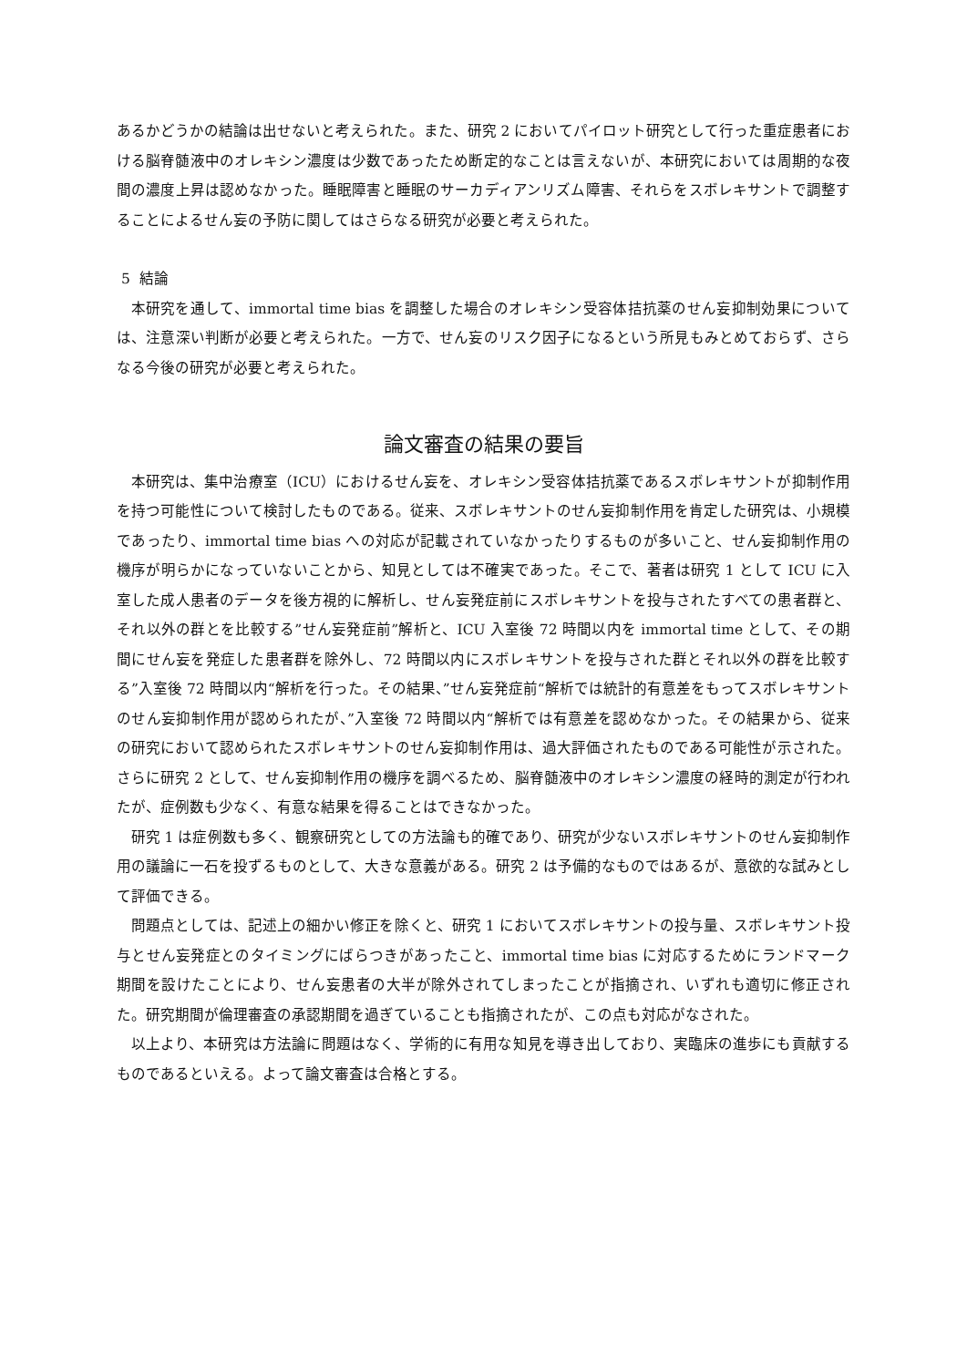あるかどうかの結論は出せないと考えられた。また、研究 2 においてパイロット研究として行った重症患者における脳脊髄液中のオレキシン濃度は少数であったため断定的なことは言えないが、本研究においては周期的な夜間の濃度上昇は認めなかった。睡眠障害と睡眠のサーカディアンリズム障害、それらをスボレキサントで調整することによるせん妄の予防に関してはさらなる研究が必要と考えられた。
5 結論
本研究を通して、immortal time bias を調整した場合のオレキシン受容体拮抗薬のせん妄抑制効果については、注意深い判断が必要と考えられた。一方で、せん妄のリスク因子になるという所見もみとめておらず、さらなる今後の研究が必要と考えられた。
論文審査の結果の要旨
本研究は、集中治療室（ICU）におけるせん妄を、オレキシン受容体拮抗薬であるスボレキサントが抑制作用を持つ可能性について検討したものである。従来、スボレキサントのせん妄抑制作用を肯定した研究は、小規模であったり、immortal time bias への対応が記載されていなかったりするものが多いこと、せん妄抑制作用の機序が明らかになっていないことから、知見としては不確実であった。そこで、著者は研究 1 として ICU に入室した成人患者のデータを後方視的に解析し、せん妄発症前にスボレキサントを投与されたすべての患者群と、それ以外の群とを比較する”せん妄発症前”解析と、ICU 入室後 72 時間以内を immortal time として、その期間にせん妄を発症した患者群を除外し、72 時間以内にスボレキサントを投与された群とそれ以外の群を比較する”入室後 72 時間以内“解析を行った。その結果、”せん妄発症前“解析では統計的有意差をもってスボレキサントのせん妄抑制作用が認められたが、”入室後 72 時間以内“解析では有意差を認めなかった。その結果から、従来の研究において認められたスボレキサントのせん妄抑制作用は、過大評価されたものである可能性が示された。さらに研究 2 として、せん妄抑制作用の機序を調べるため、脳脊髄液中のオレキシン濃度の経時的測定が行われたが、症例数も少なく、有意な結果を得ることはできなかった。
研究 1 は症例数も多く、観察研究としての方法論も的確であり、研究が少ないスボレキサントのせん妄抑制作用の議論に一石を投ずるものとして、大きな意義がある。研究 2 は予備的なものではあるが、意欲的な試みとして評価できる。
問題点としては、記述上の細かい修正を除くと、研究 1 においてスボレキサントの投与量、スボレキサント投与とせん妄発症とのタイミングにばらつきがあったこと、immortal time bias に対応するためにランドマーク期間を設けたことにより、せん妄患者の大半が除外されてしまったことが指摘され、いずれも適切に修正された。研究期間が倫理審査の承認期間を過ぎていることも指摘されたが、この点も対応がなされた。
以上より、本研究は方法論に問題はなく、学術的に有用な知見を導き出しており、実臨床の進歩にも貢献するものであるといえる。よって論文審査は合格とする。